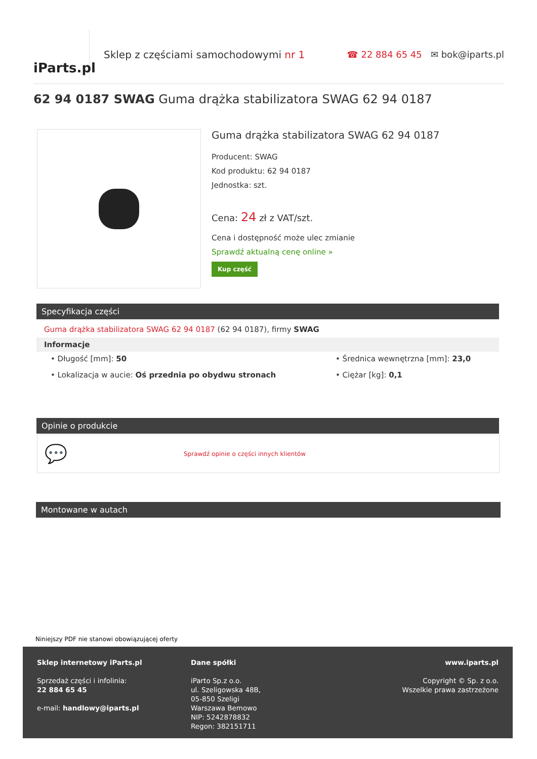iParts.pl
Sklep z częściami samochodowymi nr 1
☎ 22 884 65 45 ✉ bok@iparts.pl
62 94 0187 SWAG Guma drążka stabilizatora SWAG 62 94 0187
Guma drążka stabilizatora SWAG 62 94 0187
Producent: SWAG
Kod produktu: 62 94 0187
Jednostka: szt.
Cena: 24 zł z VAT/szt.
Cena i dostępność może ulec zmianie
Sprawdź aktualną cenę online »
Kup część
Specyfikacja części
Guma drążka stabilizatora SWAG 62 94 0187 (62 94 0187), firmy SWAG
Informacje
• Długość [mm]: 50
• Średnica wewnętrzna [mm]: 23,0
• Lokalizacja w aucie: Oś przednia po obydwu stronach
• Ciężar [kg]: 0,1
Opinie o produkcie
💬 Sprawdź opinie o części innych klientów
Montowane w autach
Niniejszy PDF nie stanowi obowiązującej oferty
Sklep internetowy iParts.pl
Sprzedaż części i infolinia:
22 884 65 45
e-mail: handlowy@iparts.pl
Dane spółki
iParto Sp.z o.o.
ul. Szeligowska 48B,
05-850 Szeligi
Warszawa Bemowo
NIP: 5242878832
Regon: 382151711
www.iparts.pl
Copyright © Sp. z o.o.
Wszelkie prawa zastrzeżone